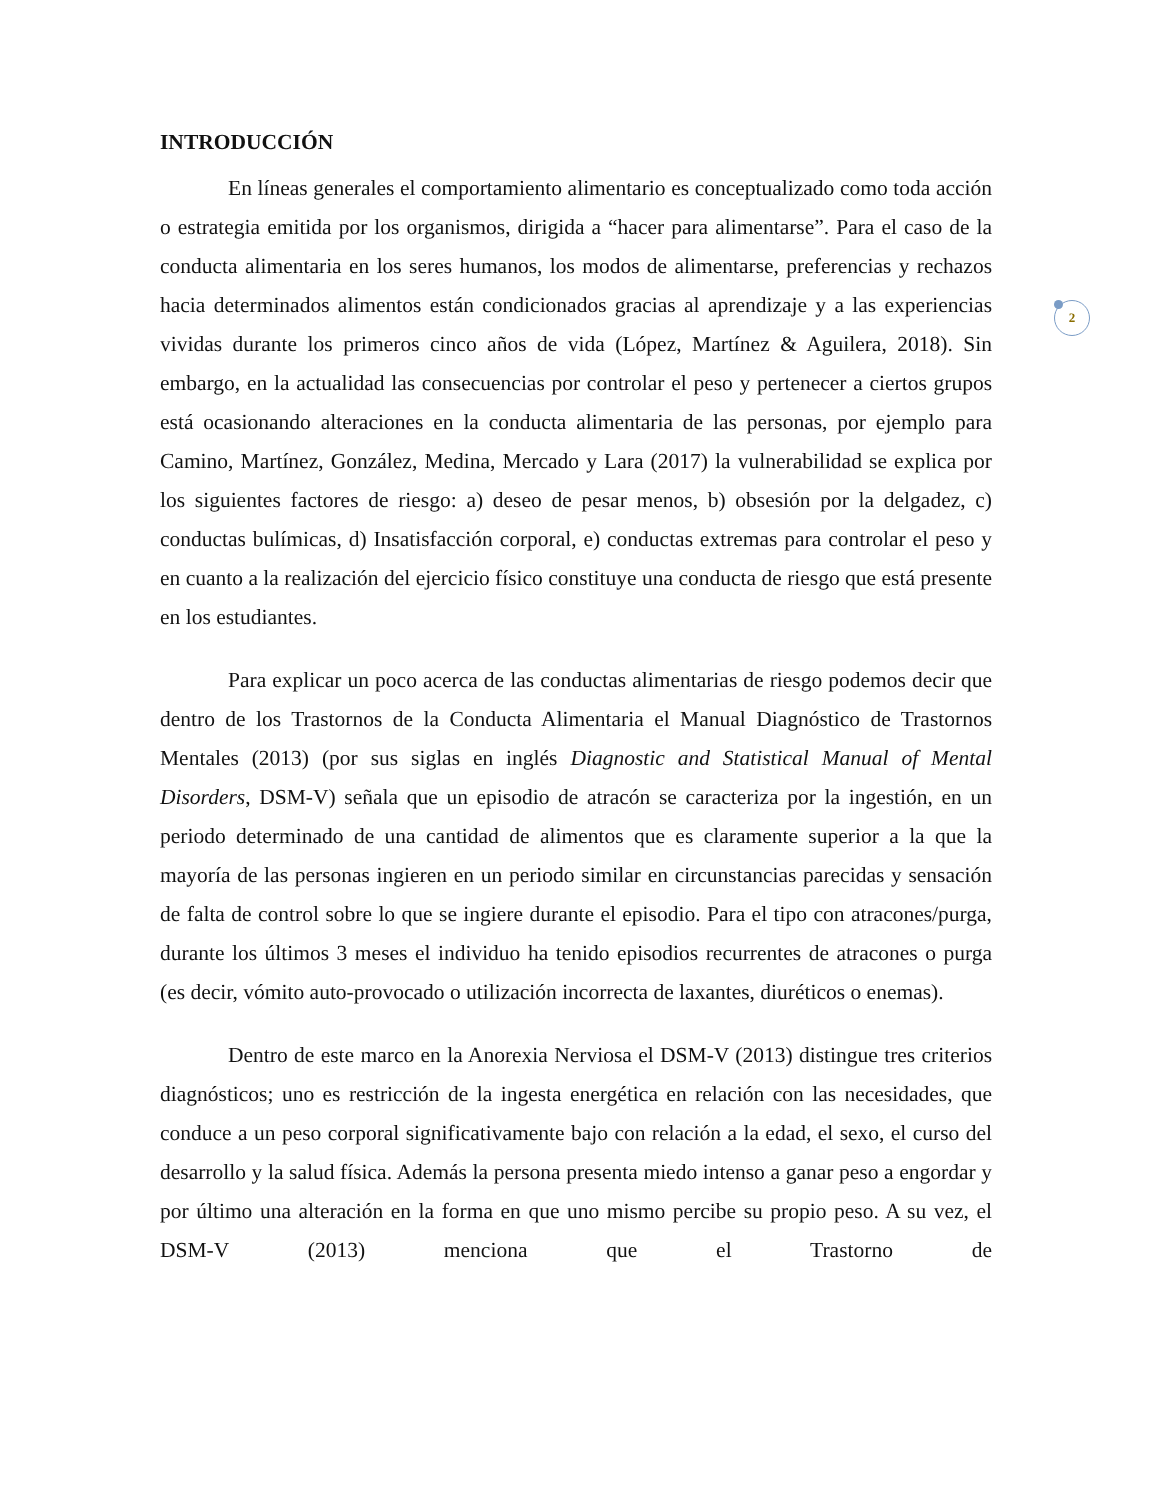2
INTRODUCCIÓN
En líneas generales el comportamiento alimentario es conceptualizado como toda acción o estrategia emitida por los organismos, dirigida a “hacer para alimentarse”. Para el caso de la conducta alimentaria en los seres humanos, los modos de alimentarse, preferencias y rechazos hacia determinados alimentos están condicionados gracias al aprendizaje y a las experiencias vividas durante los primeros cinco años de vida (López, Martínez & Aguilera, 2018). Sin embargo, en la actualidad las consecuencias por controlar el peso y pertenecer a ciertos grupos está ocasionando alteraciones en la conducta alimentaria de las personas, por ejemplo para Camino, Martínez, González, Medina, Mercado y Lara (2017) la vulnerabilidad se explica por los siguientes factores de riesgo: a) deseo de pesar menos, b) obsesión por la delgadez, c) conductas bulímicas, d) Insatisfacción corporal, e) conductas extremas para controlar el peso y en cuanto a la realización del ejercicio físico constituye una conducta de riesgo que está presente en los estudiantes.
Para explicar un poco acerca de las conductas alimentarias de riesgo podemos decir que dentro de los Trastornos de la Conducta Alimentaria el Manual Diagnóstico de Trastornos Mentales (2013) (por sus siglas en inglés Diagnostic and Statistical Manual of Mental Disorders, DSM-V) señala que un episodio de atracón se caracteriza por la ingestión, en un periodo determinado de una cantidad de alimentos que es claramente superior a la que la mayoría de las personas ingieren en un periodo similar en circunstancias parecidas y sensación de falta de control sobre lo que se ingiere durante el episodio. Para el tipo con atracones/purga, durante los últimos 3 meses el individuo ha tenido episodios recurrentes de atracones o purga (es decir, vómito auto-provocado o utilización incorrecta de laxantes, diuréticos o enemas).
Dentro de este marco en la Anorexia Nerviosa el DSM-V (2013) distingue tres criterios diagnósticos; uno es restricción de la ingesta energética en relación con las necesidades, que conduce a un peso corporal significativamente bajo con relación a la edad, el sexo, el curso del desarrollo y la salud física. Además la persona presenta miedo intenso a ganar peso a engordar y por último una alteración en la forma en que uno mismo percibe su propio peso. A su vez, el DSM-V (2013) menciona que el Trastorno de